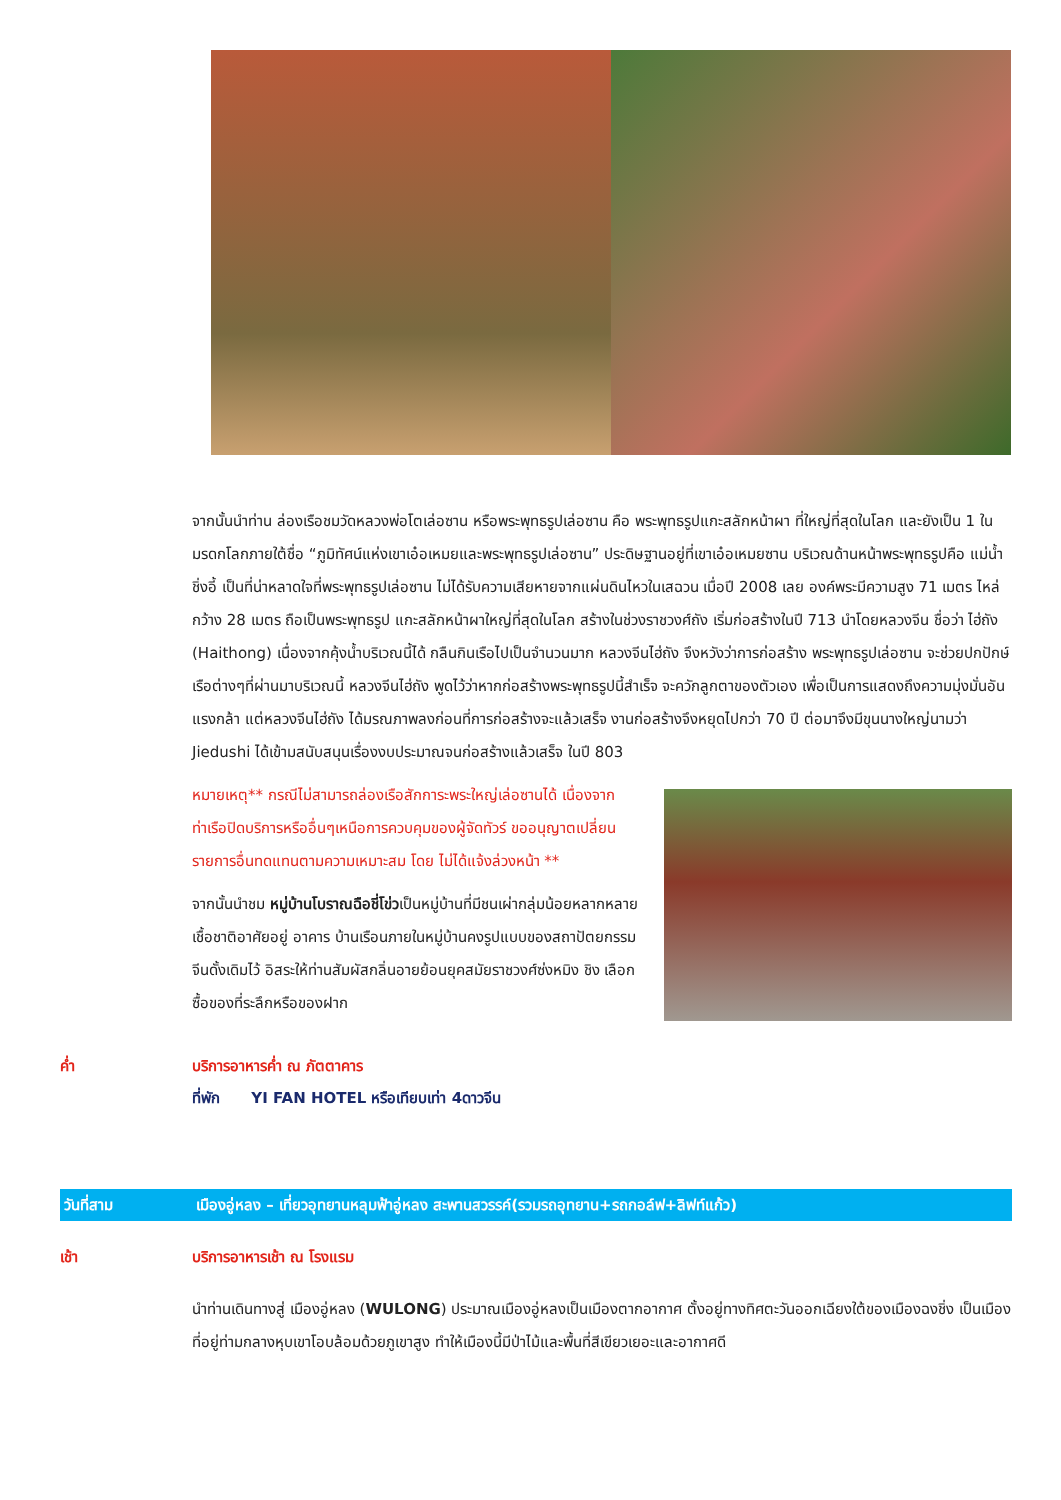จากนั้นนำท่าน ล่องเรือชมวัดหลวงพ่อโตเล่อซาน หรือพระพุทธรูปเล่อซาน คือ พระพุทธรูปแกะสลักหน้าผา ที่ใหญ่ที่สุดในโลก และยังเป็น 1 ใน มรดกโลกภายใต้ชื่อ “ภูมิทัศน์แห่งเขาเอ๋อเหมยและพระพุทธรูปเล่อซาน” ประดิษฐานอยู่ที่เขาเอ๋อเหมยซาน บริเวณด้านหน้าพระพุทธรูปคือ แม่น้ำชิ่งอี้ เป็นที่น่าหลาดใจที่พระพุทธรูปเล่อซาน ไม่ได้รับความเสียหายจากแผ่นดินไหวในเสฉวน เมื่อปี 2008 เลย องค์พระมีความสูง 71 เมตร ไหล่กว้าง 28 เมตร ถือเป็นพระพุทธรูป แกะสลักหน้าผาใหญ่ที่สุดในโลก สร้างในช่วงราชวงศ์ถัง เริ่มก่อสร้างในปี 713 นำโดยหลวงจีน ชื่อว่า ไฮ่ถัง (Haithong) เนื่องจากคุ้งน้ำบริเวณนี้ได้ กลืนกินเรือไปเป็นจำนวนมาก หลวงจีนไฮ่ถัง จึงหวังว่าการก่อสร้าง พระพุทธรูปเล่อซาน จะช่วยปกปักษ์ เรือต่างๆที่ผ่านมาบริเวณนี้ หลวงจีนไฮ่ถัง พูดไว้ว่าหากก่อสร้างพระพุทธรูปนี้สำเร็จ จะควักลูกตาของตัวเอง เพื่อเป็นการแสดงถึงความมุ่งมั่นอันแรงกล้า แต่หลวงจีนไฮ่ถัง ได้มรณภาพลงก่อนที่การก่อสร้างจะแล้วเสร็จ งานก่อสร้างจึงหยุดไปกว่า 70 ปี ต่อมาจึงมีขุนนางใหญ่นามว่า Jiedushi ได้เข้ามสนับสนุนเรื่องงบประมาณจนก่อสร้างแล้วเสร็จ ในปี 803
หมายเหตุ** กรณีไม่สามารถล่องเรือสักการะพระใหญ่เล่อซานได้ เนื่องจากท่าเรือปิดบริการหรืออื่นๆเหนือการควบคุมของผู้จัดทัวร์ ขออนุญาตเปลี่ยนรายการอื่นทดแทนตามความเหมาะสม โดย ไม่ได้แจ้งล่วงหน้า **
จากนั้นนำชม หมู่บ้านโบราณฉือชี่โข่วเป็นหมู่บ้านที่มีชนเผ่ากลุ่มน้อยหลากหลายเชื้อชาติอาศัยอยู่ อาคาร บ้านเรือนภายในหมู่บ้านคงรูปแบบของสถาปัตยกรรมจีนดั้งเดิมไว้ อิสระให้ท่านสัมผัสกลิ่นอายย้อนยุคสมัยราชวงศ์ซ่งหมิง ชิง เลือกซื้อของที่ระลึกหรือของฝาก
ค่ำ บริการอาหารค่ำ ณ ภัตตาคาร
ที่พัก YI FAN HOTEL หรือเทียบเท่า 4ดาวจีน
วันที่สาม เมืองอู่หลง – เที่ยวอุทยานหลุมฟ้าอู่หลง สะพานสวรรค์(รวมรถอุทยาน+รถกอล์ฟ+ลิฟท์แก้ว)
เช้า บริการอาหารเช้า ณ โรงแรม
นำท่านเดินทางสู่ เมืองอู่หลง (WULONG) ประมาณเมืองอู่หลงเป็นเมืองตากอากาศ ตั้งอยู่ทางทิศตะวันออกเฉียงใต้ของเมืองฉงชิ่ง เป็นเมืองที่อยู่ท่ามกลางหุบเขาโอบล้อมด้วยภูเขาสูง ทำให้เมืองนี้มีป่าไม้และพื้นที่สีเขียวเยอะและอากาศดี